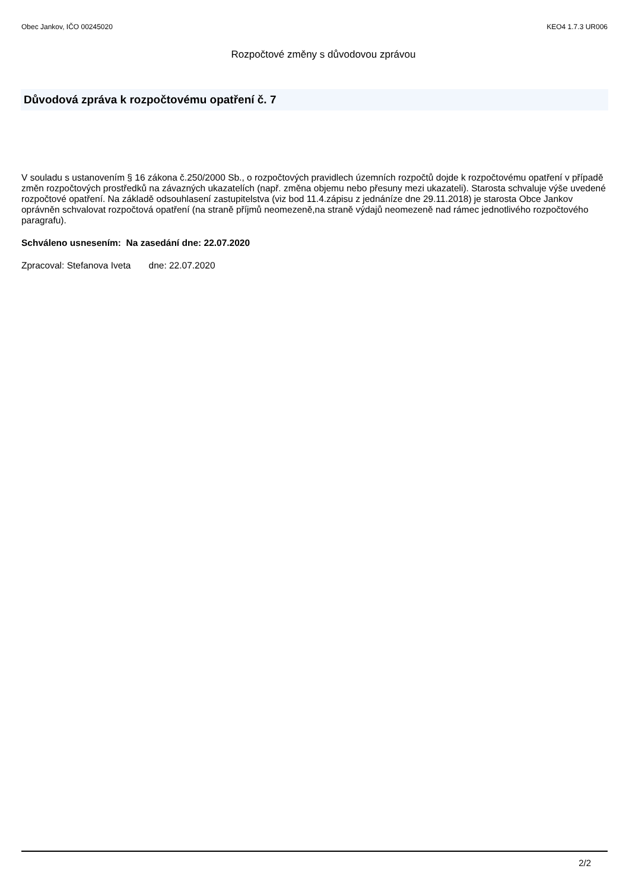Obec Jankov, IČO 00245020 KEO4 1.7.3 UR006
Rozpočtové změny s důvodovou zprávou
Důvodová zpráva k rozpočtovému opatření č. 7
V souladu s ustanovením § 16 zákona č.250/2000 Sb., o rozpočtových pravidlech územních rozpočtů dojde k rozpočtovému opatření v případě změn rozpočtových prostředků na závazných ukazatelích (např. změna objemu nebo přesuny mezi ukazateli). Starosta schvaluje výše uvedené rozpočtové opatření. Na základě odsouhlasení zastupitelstva (viz bod 11.4.zápisu z jednáníze dne 29.11.2018) je starosta Obce Jankov oprávněn schvalovat rozpočtová opatření (na straně příjmů neomezeně,na straně výdajů neomezeně nad rámec jednotlivého rozpočtového paragrafu).
Schváleno usnesením: Na zasedání dne: 22.07.2020
Zpracoval: Stefanova Iveta dne: 22.07.2020
2/2